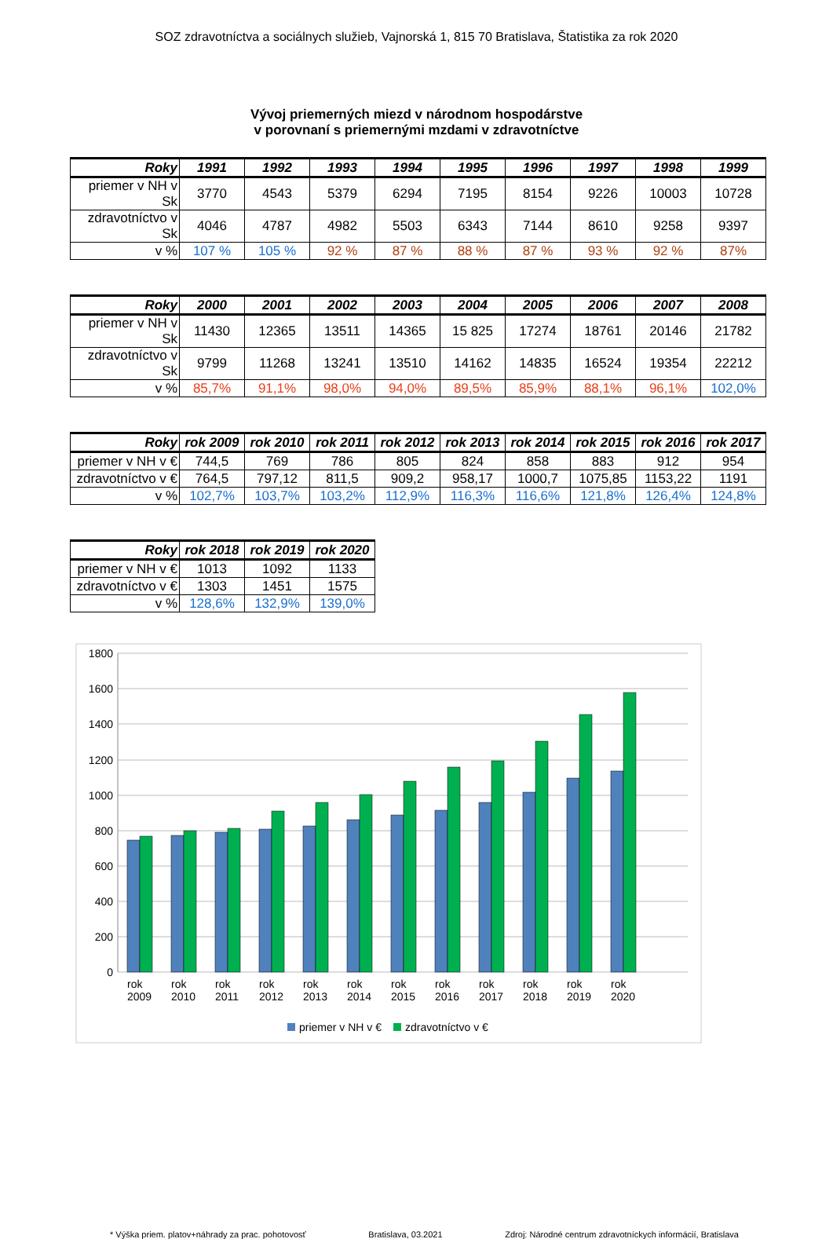SOZ zdravotníctva a sociálnych služieb, Vajnorská 1, 815 70 Bratislava, Štatistika za rok 2020
Vývoj priemerných miezd v národnom hospodárstve
v porovnaní s priemernými mzdami v zdravotníctve
| Roky | 1991 | 1992 | 1993 | 1994 | 1995 | 1996 | 1997 | 1998 | 1999 |
| --- | --- | --- | --- | --- | --- | --- | --- | --- | --- |
| priemer v NH v Sk | 3770 | 4543 | 5379 | 6294 | 7195 | 8154 | 9226 | 10003 | 10728 |
| zdravotníctvo v Sk | 4046 | 4787 | 4982 | 5503 | 6343 | 7144 | 8610 | 9258 | 9397 |
| v % | 107 % | 105 % | 92 % | 87 % | 88 % | 87 % | 93 % | 92 % | 87% |
| Roky | 2000 | 2001 | 2002 | 2003 | 2004 | 2005 | 2006 | 2007 | 2008 |
| --- | --- | --- | --- | --- | --- | --- | --- | --- | --- |
| priemer v NH v Sk | 11430 | 12365 | 13511 | 14365 | 15 825 | 17274 | 18761 | 20146 | 21782 |
| zdravotníctvo v Sk | 9799 | 11268 | 13241 | 13510 | 14162 | 14835 | 16524 | 19354 | 22212 |
| v % | 85,7% | 91,1% | 98,0% | 94,0% | 89,5% | 85,9% | 88,1% | 96,1% | 102,0% |
| Roky | rok 2009 | rok 2010 | rok 2011 | rok 2012 | rok 2013 | rok 2014 | rok 2015 | rok 2016 | rok 2017 |
| --- | --- | --- | --- | --- | --- | --- | --- | --- | --- |
| priemer v NH v € | 744,5 | 769 | 786 | 805 | 824 | 858 | 883 | 912 | 954 |
| zdravotníctvo v € | 764,5 | 797,12 | 811,5 | 909,2 | 958,17 | 1000,7 | 1075,85 | 1153,22 | 1191 |
| v % | 102,7% | 103,7% | 103,2% | 112,9% | 116,3% | 116,6% | 121,8% | 126,4% | 124,8% |
| Roky | rok 2018 | rok 2019 | rok 2020 |
| --- | --- | --- | --- |
| priemer v NH v € | 1013 | 1092 | 1133 |
| zdravotníctvo v € | 1303 | 1451 | 1575 |
| v % | 128,6% | 132,9% | 139,0% |
1800
1600
1400
1200
1000
800
600
400
200
0
rok
2009
rok
2010
rok
2011
rok
2012
rok
2013
rok
2014
rok
2015
rok
2016
rok
2017
rok
2018
rok
2019
rok
2020
priemer v NH v €
zdravotníctvo v €
* Výška priem. platov+náhrady za prac. pohotovosť Bratislava, 03.2021 Zdroj: Národné centrum zdravotníckych informácií, Bratislava